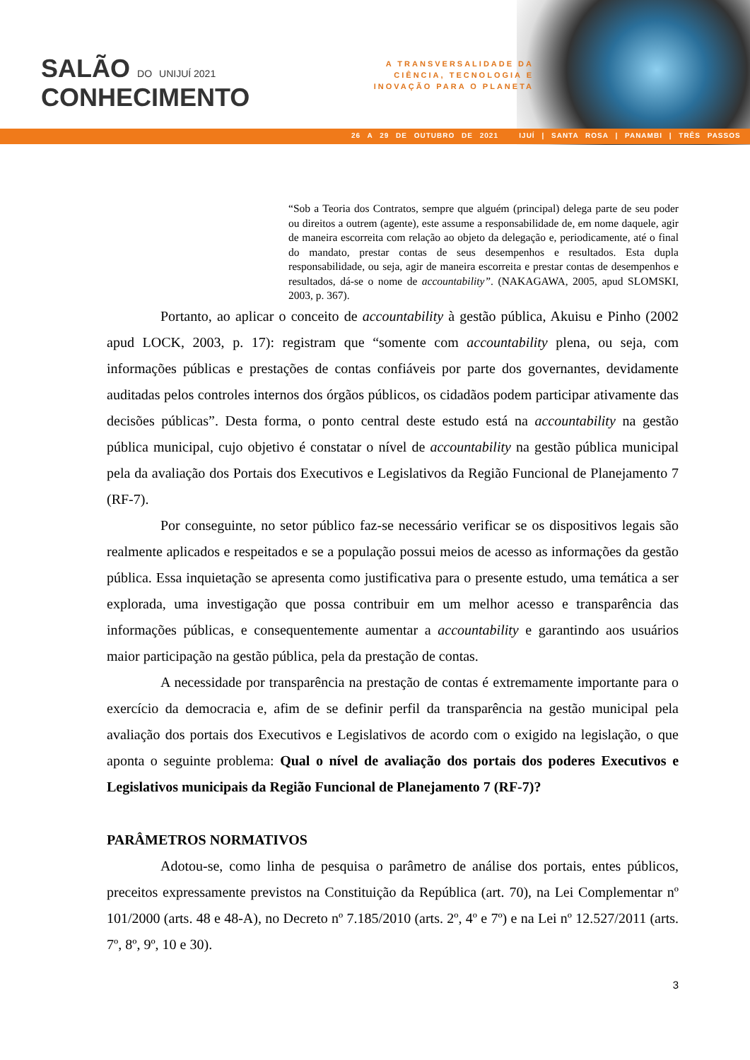SALÃO DO UNIJUÍ 2021
CONHECIMENTO
A TRANSVERSALIDADE DA CIÊNCIA, TECNOLOGIA E INOVAÇÃO PARA O PLANETA
26 A 29 DE OUTUBRO DE 2021 IJUÍ | SANTA ROSA | PANAMBI | TRÊS PASSOS
“Sob a Teoria dos Contratos, sempre que alguém (principal) delega parte de seu poder ou direitos a outrem (agente), este assume a responsabilidade de, em nome daquele, agir de maneira escorreita com relação ao objeto da delegação e, periodicamente, até o final do mandato, prestar contas de seus desempenhos e resultados. Esta dupla responsabilidade, ou seja, agir de maneira escorreita e prestar contas de desempenhos e resultados, dá-se o nome de accountability”. (NAKAGAWA, 2005, apud SLOMSKI, 2003, p. 367).
Portanto, ao aplicar o conceito de accountability à gestão pública, Akuisu e Pinho (2002 apud LOCK, 2003, p. 17): registram que “somente com accountability plena, ou seja, com informações públicas e prestações de contas confiáveis por parte dos governantes, devidamente auditadas pelos controles internos dos órgãos públicos, os cidadãos podem participar ativamente das decisões públicas”. Desta forma, o ponto central deste estudo está na accountability na gestão pública municipal, cujo objetivo é constatar o nível de accountability na gestão pública municipal pela da avaliação dos Portais dos Executivos e Legislativos da Região Funcional de Planejamento 7 (RF-7).
Por conseguinte, no setor público faz-se necessário verificar se os dispositivos legais são realmente aplicados e respeitados e se a população possui meios de acesso as informações da gestão pública. Essa inquietação se apresenta como justificativa para o presente estudo, uma temática a ser explorada, uma investigação que possa contribuir em um melhor acesso e transparência das informações públicas, e consequentemente aumentar a accountability e garantindo aos usuários maior participação na gestão pública, pela da prestação de contas.
A necessidade por transparência na prestação de contas é extremamente importante para o exercício da democracia e, afim de se definir perfil da transparência na gestão municipal pela avaliação dos portais dos Executivos e Legislativos de acordo com o exigido na legislação, o que aponta o seguinte problema: Qual o nível de avaliação dos portais dos poderes Executivos e Legislativos municipais da Região Funcional de Planejamento 7 (RF-7)?
PARÂMETROS NORMATIVOS
Adotou-se, como linha de pesquisa o parâmetro de análise dos portais, entes públicos, preceitos expressamente previstos na Constituição da República (art. 70), na Lei Complementar nº 101/2000 (arts. 48 e 48-A), no Decreto nº 7.185/2010 (arts. 2º, 4º e 7º) e na Lei nº 12.527/2011 (arts. 7º, 8º, 9º, 10 e 30).
3